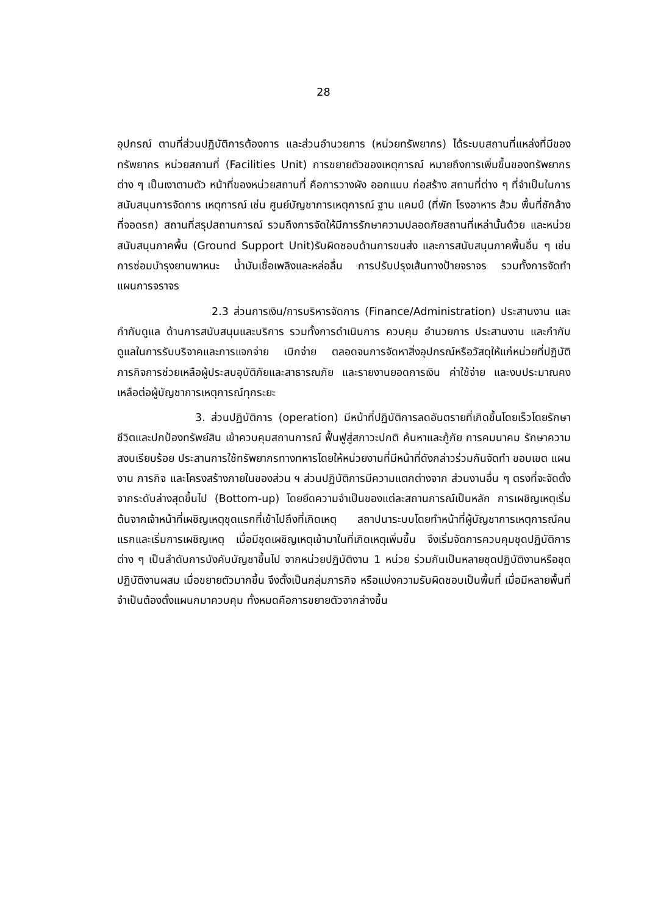28
อุปกรณ์ ตามที่ส่วนปฏิบัติการต้องการ และส่วนอำนวยการ (หน่วยทรัพยากร) ได้ระบบสถานที่แหล่งที่มีของทรัพยากร หน่วยสถานที่ (Facilities Unit) การขยายตัวของเหตุการณ์ หมายถึงการเพิ่มขึ้นของทรัพยากรต่าง ๆ เป็นเงาตามตัว หน้าที่ของหน่วยสถานที่ คือการวางผัง ออกแบบ ก่อสร้าง สถานที่ต่าง ๆ ที่จำเป็นในการสนับสนุนการจัดการ เหตุการณ์ เช่น ศูนย์บัญชาการเหตุการณ์ ฐาน แคมป์ (ที่พัก โรงอาหาร ส้วม พื้นที่ซักล้าง ที่จอดรถ) สถานที่สรุปสถานการณ์ รวมถึงการจัดให้มีการรักษาความปลอดภัยสถานที่เหล่านั้นด้วย และหน่วยสนับสนุนภาคพื้น (Ground Support Unit)รับผิดชอบด้านการขนส่ง และการสนับสนุนภาคพื้นอื่น ๆ เช่นการซ่อมบำรุงยานพาหนะ น้ำมันเชื้อเพลิงและหล่อลื่น การปรับปรุงเส้นทางป้ายจราจร รวมทั้งการจัดทำแผนการจราจร
2.3 ส่วนการเงิน/การบริหารจัดการ (Finance/Administration) ประสานงาน และกำกับดูแล ด้านการสนับสนุนและบริการ รวมทั้งการดำเนินการ ควบคุม อำนวยการ ประสานงาน และกำกับดูแลในการรับบริจาคและการแจกจ่าย เบิกจ่าย ตลอดจนการจัดหาสิ่งอุปกรณ์หรือวัสดุให้แก่หน่วยที่ปฏิบัติภารกิจการช่วยเหลือผู้ประสบอุบัติภัยและสาธารณภัย และรายงานยอดการเงิน ค่าใช้จ่าย และงบประมาณคงเหลือต่อผู้บัญชาการเหตุการณ์ทุกระยะ
3. ส่วนปฏิบัติการ (operation) มีหน้าที่ปฏิบัติการลดอันตรายที่เกิดขึ้นโดยเร็วโดยรักษาชีวิตและปกป้องทรัพย์สิน เข้าควบคุมสถานการณ์ ฟื้นฟูสู่สภาวะปกติ ค้นหาและกู้ภัย การคมนาคม รักษาความสงบเรียบร้อย ประสานการใช้ทรัพยากรทางทหารโดยให้หน่วยงานที่มีหน้าที่ดังกล่าวร่วมกันจัดทำ ขอบเขต แผนงาน ภารกิจ และโครงสร้างภายในของส่วน ฯ ส่วนปฏิบัติการมีความแตกต่างจาก ส่วนงานอื่น ๆ ตรงที่จะจัดตั้งจากระดับล่างสุดขึ้นไป (Bottom-up) โดยยึดความจำเป็นของแต่ละสถานการณ์เป็นหลัก การเผชิญเหตุเริ่มต้นจากเจ้าหน้าที่เผชิญเหตุชุดแรกที่เข้าไปถึงที่เกิดเหตุ สถาปนาระบบโดยทำหน้าที่ผู้บัญชาการเหตุการณ์คนแรกและเริ่มการเผชิญเหตุ เมื่อมีชุดเผชิญเหตุเข้ามาในที่เกิดเหตุเพิ่มขึ้น จึงเริ่มจัดการควบคุมชุดปฏิบัติการต่าง ๆ เป็นลำดับการบังคับบัญชาขึ้นไป จากหน่วยปฏิบัติงาน 1 หน่วย ร่วมกันเป็นหลายชุดปฏิบัติงานหรือชุดปฏิบัติงานผสม เมื่อขยายตัวมากขึ้น จึงตั้งเป็นกลุ่มภารกิจ หรือแบ่งความรับผิดชอบเป็นพื้นที่ เมื่อมีหลายพื้นที่ จำเป็นต้องตั้งแผนกมาควบคุม ทั้งหมดคือการขยายตัวจากล่างขึ้น